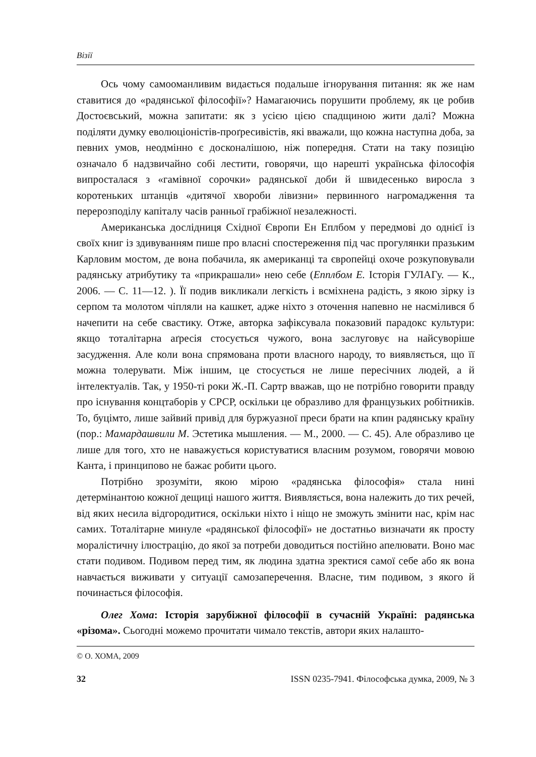Візії
Ось чому самооманливим видається подальше ігнорування питання: як же нам ставитися до «радянської філософії»? Намагаючись порушити проблему, як це робив Достоєвський, можна запитати: як з усією цією спадщиною жити далі? Можна поділяти думку еволюціоністів-проґресивістів, які вважали, що кожна наступна доба, за певних умов, неодмінно є досконалішою, ніж попередня. Стати на таку позицію означало б надзвичайно собі лестити, говорячи, що нарешті українська філософія випросталася з «гамівної сорочки» радянської доби й швидесенько виросла з коротеньких штанців «дитячої хвороби лівизни» первинного нагромадження та перерозподілу капіталу часів ранньої грабіжної незалежності.
Американська дослідниця Східної Європи Ен Еплбом у передмові до однієї із своїх книг із здивуванням пише про власні спостереження під час прогулянки празьким Карловим мостом, де вона побачила, як американці та європейці охоче розкуповували радянську атрибутику та «прикрашали» нею себе (Епплбом Е. Історія ГУЛАГу. — К., 2006. — С. 11—12. ). Її подив викликали легкість і всміхнена радість, з якою зірку із серпом та молотом чіпляли на кашкет, адже ніхто з оточення напевно не насмілився б начепити на себе свастику. Отже, авторка зафіксувала показовий парадокс культури: якщо тоталітарна аґресія стосується чужого, вона заслуговує на найсуворіше засудження. Але коли вона спрямована проти власного народу, то виявляється, що її можна толерувати. Між іншим, це стосується не лише пересічних людей, а й інтелектуалів. Так, у 1950-ті роки Ж.-П. Сартр вважав, що не потрібно говорити правду про існування концтаборів у СРСР, оскільки це образливо для французьких робітників. То, буцімто, лише зайвий привід для буржуазної преси брати на кпин радянську країну (пор.: Мамардашвили М. Эстетика мышления. — М., 2000. — С. 45). Але образливо це лише для того, хто не наважується користуватися власним розумом, говорячи мовою Канта, і принципово не бажає робити цього.
Потрібно зрозуміти, якою мірою «радянська філософія» стала нині детермінантою кожної дещиці нашого життя. Виявляється, вона належить до тих речей, від яких несила відгородитися, оскільки ніхто і ніщо не зможуть змінити нас, крім нас самих. Тоталітарне минуле «радянської філософії» не достатньо визначати як просту моралістичну ілюстрацію, до якої за потреби доводиться постійно апелювати. Воно має стати подивом. Подивом перед тим, як людина здатна зректися самої себе або як вона навчається виживати у ситуації самозаперечення. Власне, тим подивом, з якого й починається філософія.
Олег Хома: Історія зарубіжної філософії в сучасній Україні: радянська «різома». Сьогодні можемо прочитати чимало текстів, автори яких налашто-
© О. ХОМА, 2009
32 ISSN 0235-7941. Філософська думка, 2009, № 3